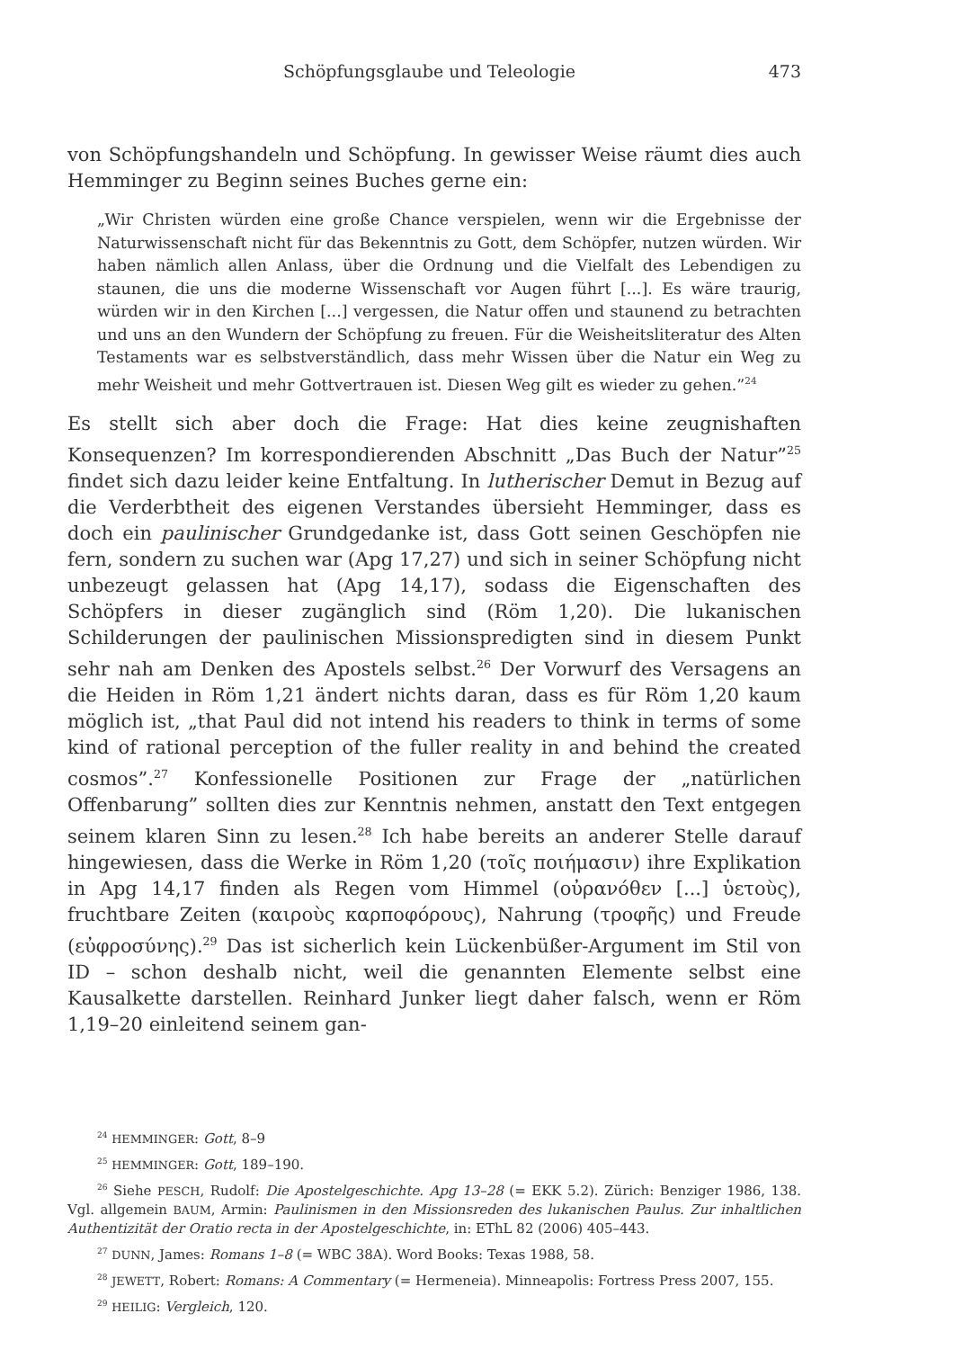Schöpfungsglaube und Teleologie 473
von Schöpfungshandeln und Schöpfung. In gewisser Weise räumt dies auch Hemminger zu Beginn seines Buches gerne ein:
„Wir Christen würden eine große Chance verspielen, wenn wir die Ergebnisse der Naturwissenschaft nicht für das Bekenntnis zu Gott, dem Schöpfer, nutzen würden. Wir haben nämlich allen Anlass, über die Ordnung und die Vielfalt des Lebendigen zu staunen, die uns die moderne Wissenschaft vor Augen führt [...]. Es wäre traurig, würden wir in den Kirchen [...] vergessen, die Natur offen und staunend zu betrachten und uns an den Wundern der Schöpfung zu freuen. Für die Weisheitsliteratur des Alten Testaments war es selbstverständlich, dass mehr Wissen über die Natur ein Weg zu mehr Weisheit und mehr Gottvertrauen ist. Diesen Weg gilt es wieder zu gehen.”<sup>24</sup>
Es stellt sich aber doch die Frage: Hat dies keine zeugnishaften Konsequenzen? Im korrespondierenden Abschnitt „Das Buch der Natur”<sup>25</sup> findet sich dazu leider keine Entfaltung. In lutherischer Demut in Bezug auf die Verderbtheit des eigenen Verstandes übersieht Hemminger, dass es doch ein paulinischer Grundgedanke ist, dass Gott seinen Geschöpfen nie fern, sondern zu suchen war (Apg 17,27) und sich in seiner Schöpfung nicht unbezeugt gelassen hat (Apg 14,17), sodass die Eigenschaften des Schöpfers in dieser zugänglich sind (Röm 1,20). Die lukanischen Schilderungen der paulinischen Missionspredigten sind in diesem Punkt sehr nah am Denken des Apostels selbst.<sup>26</sup> Der Vorwurf des Versagens an die Heiden in Röm 1,21 ändert nichts daran, dass es für Röm 1,20 kaum möglich ist, „that Paul did not intend his readers to think in terms of some kind of rational perception of the fuller reality in and behind the created cosmos”.<sup>27</sup> Konfessionelle Positionen zur Frage der „natürlichen Offenbarung” sollten dies zur Kenntnis nehmen, anstatt den Text entgegen seinem klaren Sinn zu lesen.<sup>28</sup> Ich habe bereits an anderer Stelle darauf hingewiesen, dass die Werke in Röm 1,20 (τοῖς ποιήμασιν) ihre Explikation in Apg 14,17 finden als Regen vom Himmel (οὐρανόθεν [...] ὑετοὺς), fruchtbare Zeiten (καιροὺς καρποφόρους), Nahrung (τροφῆς) und Freude (εὐφροσύνης).<sup>29</sup> Das ist sicherlich kein Lückenbüßer-Argument im Stil von ID – schon deshalb nicht, weil die genannten Elemente selbst eine Kausalkette darstellen. Reinhard Junker liegt daher falsch, wenn er Röm 1,19–20 einleitend seinem gan-
<sup>24</sup> HEMMINGER: Gott, 8–9
<sup>25</sup> HEMMINGER: Gott, 189–190.
<sup>26</sup> Siehe PESCH, Rudolf: Die Apostelgeschichte. Apg 13–28 (= EKK 5.2). Zürich: Benziger 1986, 138. Vgl. allgemein BAUM, Armin: Paulinismen in den Missionsreden des lukanischen Paulus. Zur inhaltlichen Authentizität der Oratio recta in der Apostelgeschichte, in: EThL 82 (2006) 405–443.
<sup>27</sup> DUNN, James: Romans 1–8 (= WBC 38A). Word Books: Texas 1988, 58.
<sup>28</sup> JEWETT, Robert: Romans: A Commentary (= Hermeneia). Minneapolis: Fortress Press 2007, 155.
<sup>29</sup> HEILIG: Vergleich, 120.